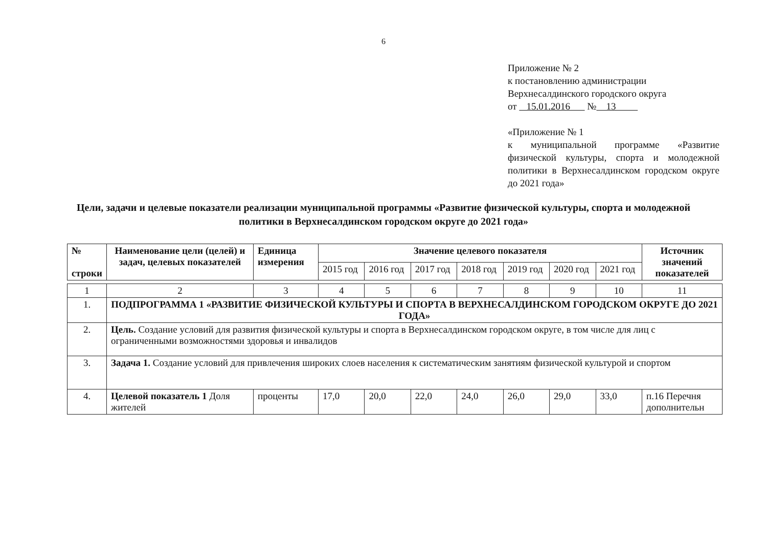6
Приложение № 2
к постановлению администрации
Верхнесалдинского городского округа
от 15.01.2016 № 13
«Приложение № 1
к муниципальной программе «Развитие физической культуры, спорта и молодежной политики в Верхнесалдинском городском округе до 2021 года»
Цели, задачи и целевые показатели реализации муниципальной программы «Развитие физической культуры, спорта и молодежной политики в Верхнесалдинском городском округе до 2021 года»
| № строки | Наименование цели (целей) и задач, целевых показателей | Единица измерения | Значение целевого показателя | | | | | | | Источник значений показателей |
| --- | --- | --- | --- | --- | --- | --- | --- | --- | --- | --- |
| | | | 2015 год | 2016 год | 2017 год | 2018 год | 2019 год | 2020 год | 2021 год | |
| 1 | 2 | 3 | 4 | 5 | 6 | 7 | 8 | 9 | 10 | 11 |
| 1. | ПОДПРОГРАММА 1 «РАЗВИТИЕ ФИЗИЧЕСКОЙ КУЛЬТУРЫ И СПОРТА В ВЕРХНЕСАЛДИНСКОМ ГОРОДСКОМ ОКРУГЕ ДО 2021 ГОДА» | | | | | | | | | |
| 2. | Цель. Создание условий для развития физической культуры и спорта в Верхнесалдинском городском округе, в том числе для лиц с ограниченными возможностями здоровья и инвалидов | | | | | | | | | |
| 3. | Задача 1. Создание условий для привлечения широких слоев населения к систематическим занятиям физической культурой и спортом | | | | | | | | | |
| 4. | Целевой показатель 1 Доля жителей | проценты | 17,0 | 20,0 | 22,0 | 24,0 | 26,0 | 29,0 | 33,0 | п.16 Перечня дополнительн |